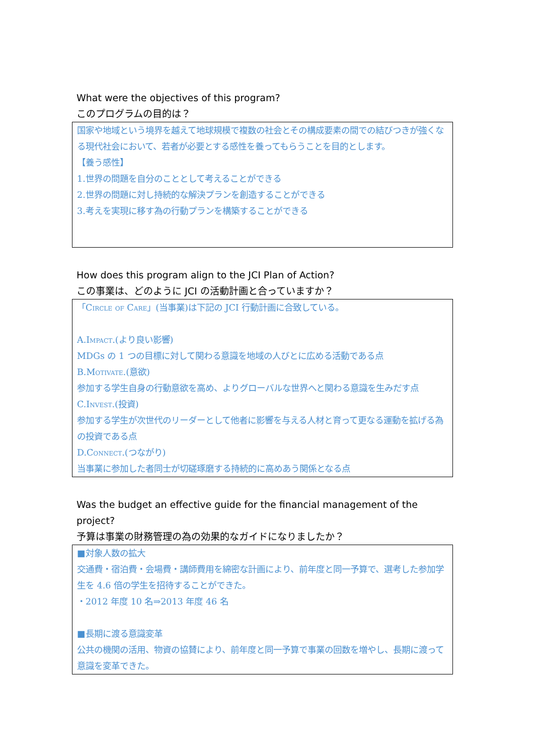What were the objectives of this program?
このプログラムの目的は？
国家や地域という境界を越えて地球規模で複数の社会とその構成要素の間での結びつきが強くなる現代社会において、若者が必要とする感性を養ってもらうことを目的とします。
【養う感性】
1.世界の問題を自分のこととして考えることができる
2.世界の問題に対し持続的な解決プランを創造することができる
3.考えを実現に移す為の行動プランを構築することができる
How does this program align to the JCI Plan of Action?
この事業は、どのように JCI の活動計画と合っていますか？
「Circle of Care」(当事業)は下記の JCI 行動計画に合致している。
A.Impact.(より良い影響)
MDGs の 1 つの目標に対して関わる意識を地域の人びとに広める活動である点
B.Motivate.(意欲)
参加する学生自身の行動意欲を高め、よりグローバルな世界へと関わる意識を生みだす点
C.Invest.(投資)
参加する学生が次世代のリーダーとして他者に影響を与える人材と育って更なる運動を拡げる為の投資である点
D.Connect.(つながり)
当事業に参加した者同士が切磋琢磨する持続的に高めあう関係となる点
Was the budget an effective guide for the financial management of the project?
予算は事業の財務管理の為の効果的なガイドになりましたか？
■対象人数の拡大
交通費・宿泊費・会場費・講師費用を綿密な計画により、前年度と同一予算で、選考した参加学生を 4.6 倍の学生を招待することができた。
・2012 年度 10 名⇒2013 年度 46 名
■長期に渡る意識変革
公共の機関の活用、物資の協賛により、前年度と同一予算で事業の回数を増やし、長期に渡って意識を変革できた。